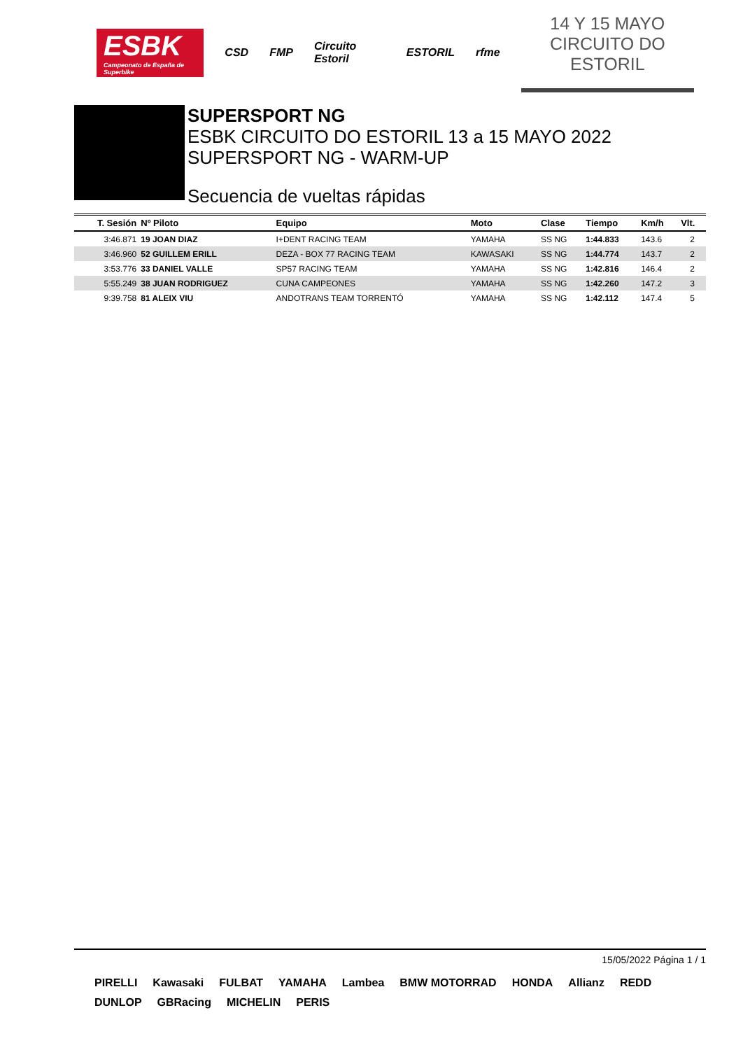ESBK
Campeonato de España de Superbike
CSD FMP Circuito Estoril ESTORIL rfme
14 Y 15 MAYO
CIRCUITO DO ESTORIL
SUPERSPORT NG
ESBK CIRCUITO DO ESTORIL 13 a 15 MAYO 2022
SUPERSPORT NG - WARM-UP
Secuencia de vueltas rápidas
| T. Sesión | Nº Piloto | Equipo | Moto | Clase | Tiempo | Km/h | Vlt. |
| --- | --- | --- | --- | --- | --- | --- | --- |
| 3:46.871 | 19 JOAN DIAZ | I+DENT RACING TEAM | YAMAHA | SS NG | 1:44.833 | 143.6 | 2 |
| 3:46.960 | 52 GUILLEM ERILL | DEZA - BOX 77 RACING TEAM | KAWASAKI | SS NG | 1:44.774 | 143.7 | 2 |
| 3:53.776 | 33 DANIEL VALLE | SP57 RACING TEAM | YAMAHA | SS NG | 1:42.816 | 146.4 | 2 |
| 5:55.249 | 38 JUAN RODRIGUEZ | CUNA CAMPEONES | YAMAHA | SS NG | 1:42.260 | 147.2 | 3 |
| 9:39.758 | 81 ALEIX VIU | ANDOTRANS TEAM TORRENTÓ | YAMAHA | SS NG | 1:42.112 | 147.4 | 5 |
15/05/2022 Página 1 / 1
PIRELLI Kawasaki FULBAT YAMAHA Lambea BMW MOTORRAD HONDA Allianz REDD DUNLOP GBRacing MICHELIN PERIS